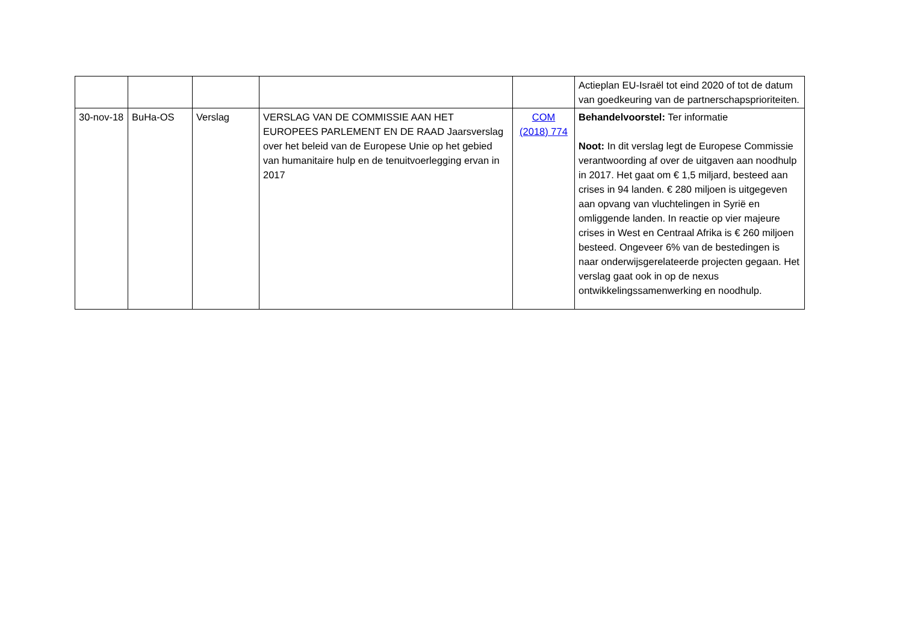| | | | | | Actieplan EU-Israël tot eind 2020 of tot de datum van goedkeuring van de partnerschapsprioriteiten. |
| 30-nov-18 | BuHa-OS | Verslag | VERSLAG VAN DE COMMISSIE AAN HET EUROPEES PARLEMENT EN DE RAAD Jaarsverslag over het beleid van de Europese Unie op het gebied van humanitaire hulp en de tenuitvoerlegging ervan in 2017 | COM (2018) 774 | Behandelvoorstel: Ter informatie Noot: In dit verslag legt de Europese Commissie verantwoording af over de uitgaven aan noodhulp in 2017. Het gaat om € 1,5 miljard, besteed aan crises in 94 landen. € 280 miljoen is uitgegeven aan opvang van vluchtelingen in Syrië en omliggende landen. In reactie op vier majeure crises in West en Centraal Afrika is € 260 miljoen besteed. Ongeveer 6% van de bestedingen is naar onderwijsgerelateerde projecten gegaan. Het verslag gaat ook in op de nexus ontwikkelingssamenwerking en noodhulp. |